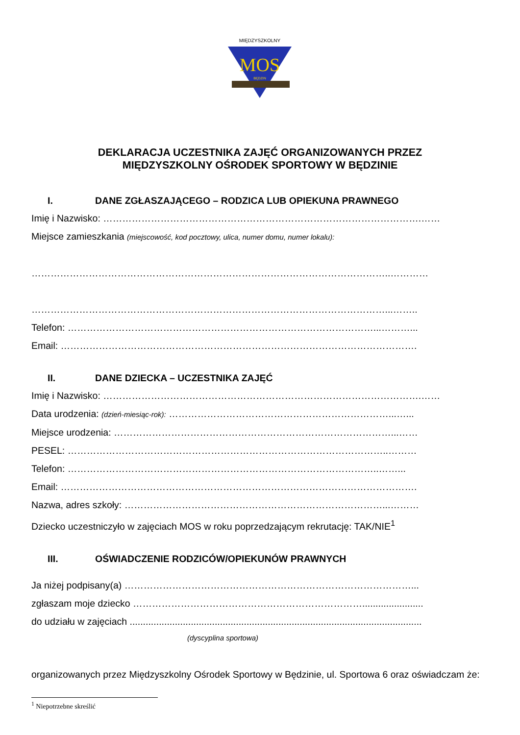MIĘDZYSZKOLNY
MOS
BĘDZIN
DEKLARACJA UCZESTNIKA ZAJĘĆ ORGANIZOWANYCH PRZEZ
MIĘDZYSZKOLNY OŚRODEK SPORTOWY W BĘDZINIE
I. DANE ZGŁASZAJĄCEGO – RODZICA LUB OPIEKUNA PRAWNEGO
Imię i Nazwisko: ……………………………………………………………………………………….……
Miejsce zamieszkania (miejscowość, kod pocztowy, ulica, numer domu, numer lokalu):
…………………………………………………………………………………………………..…………
…………………………………………………………………………………………………...……..
Telefon: ……………………………………………………………………………………...………...
Email: ………………………………………………………………………………………………….
II. DANE DZIECKA – UCZESTNIKA ZAJĘĆ
Imię i Nazwisko: ……………………………………………………………………………………….……
Data urodzenia: (dzień-miesiąc-rok): ……………………………………………………………...…...
Miejsce urodzenia: ……………………………………………………………………………...……
PESEL: ………………………………………………………………………………………..………
Telefon: ……………………………………………………………………………………..……...
Email: ………………………………………………………………………………………………….
Nazwa, adres szkoły: ………………………………………………………………………...………
Dziecko uczestniczyło w zajęciach MOS w roku poprzedzającym rekrutację: TAK/NIE<sup>1</sup>
III. OŚWIADCZENIE RODZICÓW/OPIEKUNÓW PRAWNYCH
Ja niżej podpisany(a) ………………………………………………………………………………...
zgłaszam moje dziecko ……………………………………………………………….......................
do udziału w zajęciach ..............................................................................................................
(dyscyplina sportowa)
organizowanych przez Międzyszkolny Ośrodek Sportowy w Będzinie, ul. Sportowa 6 oraz oświadczam że:
<sup>1</sup> Niepotrzebne skreślić